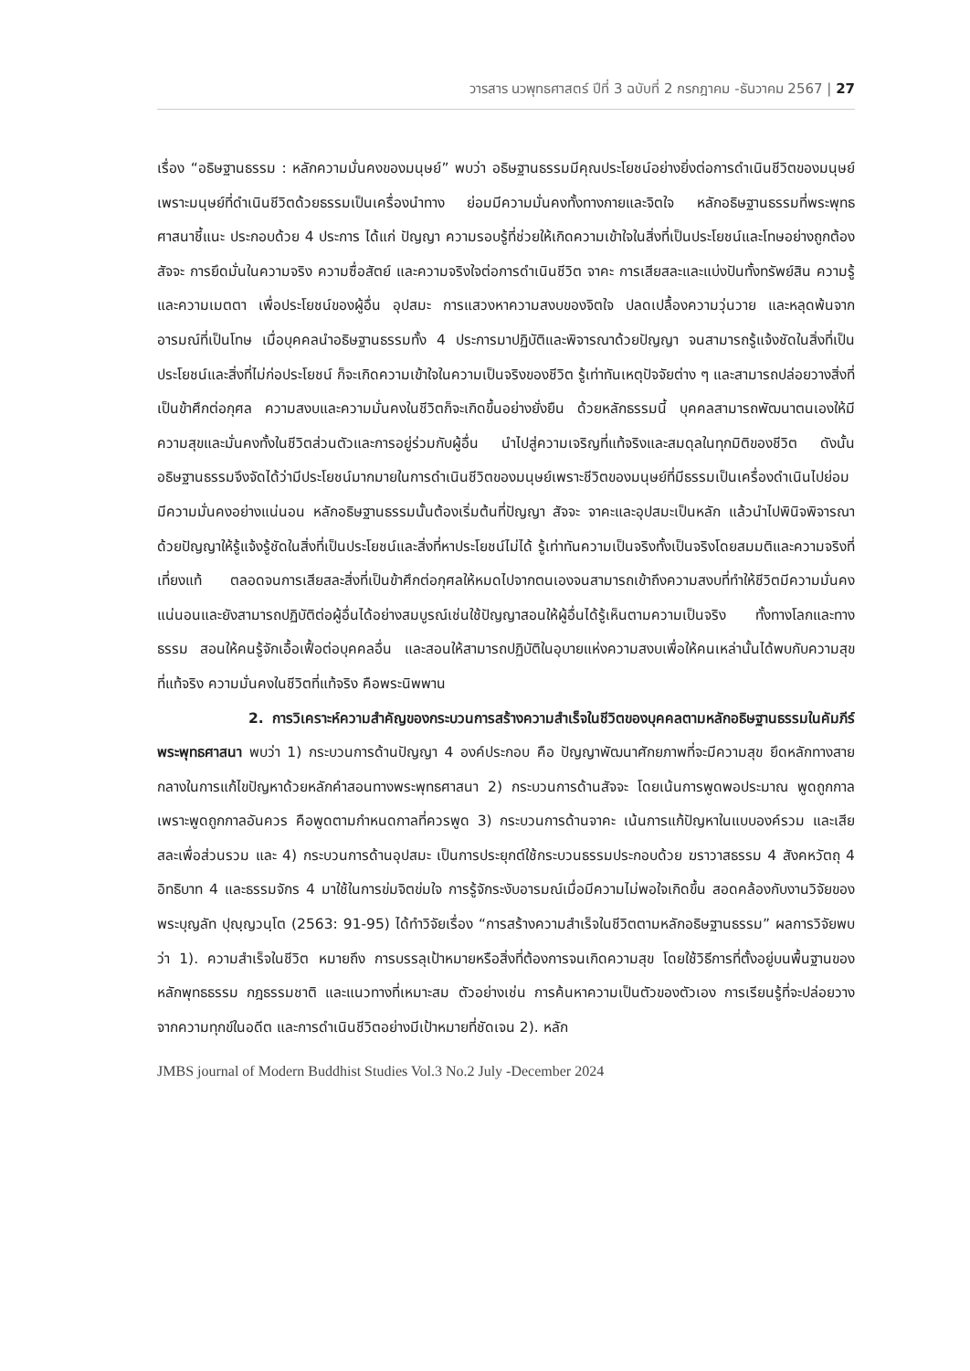วารสาร นวพุทธศาสตร์ ปีที่ 3 ฉบับที่ 2 กรกฎาคม -ธันวาคม 2567 | 27
เรื่อง “อธิษฐานธรรม : หลักความมั่นคงของมนุษย์” พบว่า อธิษฐานธรรมมีคุณประโยชน์อย่างยิ่งต่อการดำเนินชีวิตของมนุษย์ เพราะมนุษย์ที่ดำเนินชีวิตด้วยธรรมเป็นเครื่องนำทาง ย่อมมีความมั่นคงทั้งทางกายและจิตใจ หลักอธิษฐานธรรมที่พระพุทธศาสนาชี้แนะ ประกอบด้วย 4 ประการ ได้แก่ ปัญญา ความรอบรู้ที่ช่วยให้เกิดความเข้าใจในสิ่งที่เป็นประโยชน์และโทษอย่างถูกต้อง สัจจะ การยึดมั่นในความจริง ความซื่อสัตย์ และความจริงใจต่อการดำเนินชีวิต จาคะ การเสียสละและแบ่งปันทั้งทรัพย์สิน ความรู้ และความเมตตา เพื่อประโยชน์ของผู้อื่น อุปสมะ การแสวงหาความสงบของจิตใจ ปลดเปลื้องความวุ่นวาย และหลุดพ้นจากอารมณ์ที่เป็นโทษ เมื่อบุคคลนำอธิษฐานธรรมทั้ง 4 ประการมาปฏิบัติและพิจารณาด้วยปัญญา จนสามารถรู้แจ้งชัดในสิ่งที่เป็นประโยชน์และสิ่งที่ไม่ก่อประโยชน์ ก็จะเกิดความเข้าใจในความเป็นจริงของชีวิต รู้เท่าทันเหตุปัจจัยต่าง ๆ และสามารถปล่อยวางสิ่งที่เป็นข้าศึกต่อกุศล ความสงบและความมั่นคงในชีวิตก็จะเกิดขึ้นอย่างยั่งยืน ด้วยหลักธรรมนี้ บุคคลสามารถพัฒนาตนเองให้มีความสุขและมั่นคงทั้งในชีวิตส่วนตัวและการอยู่ร่วมกับผู้อื่น นำไปสู่ความเจริญที่แท้จริงและสมดุลในทุกมิติของชีวิต ดังนั้นอธิษฐานธรรมจึงจัดได้ว่ามีประโยชน์มากมายในการดำเนินชีวิตของมนุษย์เพราะชีวิตของมนุษย์ที่มีธรรมเป็นเครื่องดำเนินไปย่อมมีความมั่นคงอย่างแน่นอน หลักอธิษฐานธรรมนั้นต้องเริ่มต้นที่ปัญญา สัจจะ จาคะและอุปสมะเป็นหลัก แล้วนำไปพินิจพิจารณา ด้วยปัญญาให้รู้แจ้งรู้ชัดในสิ่งที่เป็นประโยชน์และสิ่งที่หาประโยชน์ไม่ได้ รู้เท่าทันความเป็นจริงทั้งเป็นจริงโดยสมมติและความจริงที่เที่ยงแท้ ตลอดจนการเสียสละสิ่งที่เป็นข้าศึกต่อกุศลให้หมดไปจากตนเองจนสามารถเข้าถึงความสงบที่ทำให้ชีวิตมีความมั่นคงแน่นอนและยังสามารถปฏิบัติต่อผู้อื่นได้อย่างสมบูรณ์เช่นใช้ปัญญาสอนให้ผู้อื่นได้รู้เห็นตามความเป็นจริง ทั้งทางโลกและทางธรรม สอนให้คนรู้จักเอื้อเฟื้อต่อบุคคลอื่น และสอนให้สามารถปฏิบัติในอุบายแห่งความสงบเพื่อให้คนเหล่านั้นได้พบกับความสุขที่แท้จริง ความมั่นคงในชีวิตที่แท้จริง คือพระนิพพาน
2. การวิเคราะห์ความสำคัญของกระบวนการสร้างความสำเร็จในชีวิตของบุคคลตามหลักอธิษฐานธรรมในคัมภีร์พระพุทธศาสนา พบว่า 1) กระบวนการด้านปัญญา 4 องค์ประกอบ คือ ปัญญาพัฒนาศักยภาพที่จะมีความสุข ยึดหลักทางสายกลางในการแก้ไขปัญหาด้วยหลักคำสอนทางพระพุทธศาสนา 2) กระบวนการด้านสัจจะ โดยเน้นการพูดพอประมาณ พูดถูกกาล เพราะพูดถูกกาลอันควร คือพูดตามกำหนดกาลที่ควรพูด 3) กระบวนการด้านจาคะ เน้นการแก้ปัญหาในแบบองค์รวม และเสียสละเพื่อส่วนรวม และ 4) กระบวนการด้านอุปสมะ เป็นการประยุกต์ใช้กระบวนธรรมประกอบด้วย ฆราวาสธรรม 4 สังคหวัตถุ 4 อิทธิบาท 4 และธรรมจักร 4 มาใช้ในการข่มจิตข่มใจ การรู้จักระงับอารมณ์เมื่อมีความไม่พอใจเกิดขึ้น สอดคล้องกับงานวิจัยของ พระบุญลัท ปุญฺญวนฺโต (2563: 91-95) ได้ทำวิจัยเรื่อง “การสร้างความสำเร็จในชีวิตตามหลักอธิษฐานธรรม” ผลการวิจัยพบว่า 1). ความสำเร็จในชีวิต หมายถึง การบรรลุเป้าหมายหรือสิ่งที่ต้องการจนเกิดความสุข โดยใช้วิธีการที่ตั้งอยู่บนพื้นฐานของหลักพุทธธรรม กฎธรรมชาติ และแนวทางที่เหมาะสม ตัวอย่างเช่น การค้นหาความเป็นตัวของตัวเอง การเรียนรู้ที่จะปล่อยวางจากความทุกข์ในอดีต และการดำเนินชีวิตอย่างมีเป้าหมายที่ชัดเจน 2). หลัก
JMBS journal of Modern Buddhist Studies Vol.3 No.2 July -December 2024